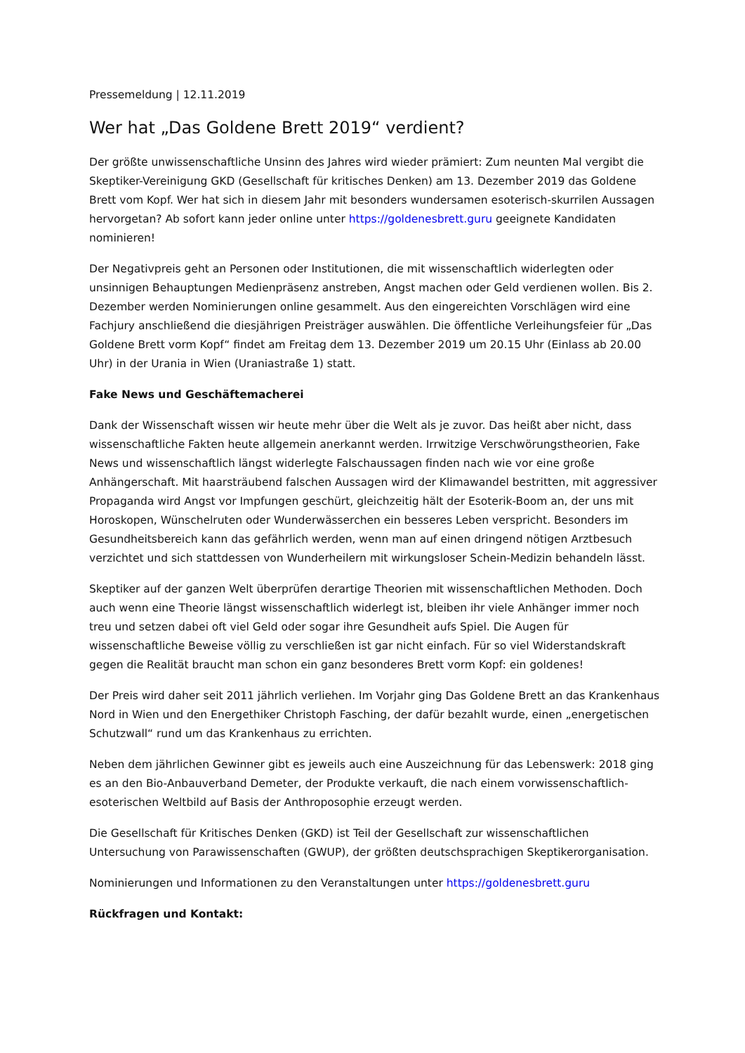Pressemeldung | 12.11.2019
Wer hat „Das Goldene Brett 2019“ verdient?
Der größte unwissenschaftliche Unsinn des Jahres wird wieder prämiert: Zum neunten Mal vergibt die Skeptiker-Vereinigung GKD (Gesellschaft für kritisches Denken) am 13. Dezember 2019 das Goldene Brett vom Kopf. Wer hat sich in diesem Jahr mit besonders wundersamen esoterisch-skurrilen Aussagen hervorgetan? Ab sofort kann jeder online unter https://goldenesbrett.guru geeignete Kandidaten nominieren!
Der Negativpreis geht an Personen oder Institutionen, die mit wissenschaftlich widerlegten oder unsinnigen Behauptungen Medienpräsenz anstreben, Angst machen oder Geld verdienen wollen. Bis 2. Dezember werden Nominierungen online gesammelt. Aus den eingereichten Vorschlägen wird eine Fachjury anschließend die diesjährigen Preisträger auswählen. Die öffentliche Verleihungsfeier für „Das Goldene Brett vorm Kopf“ findet am Freitag dem 13. Dezember 2019 um 20.15 Uhr (Einlass ab 20.00 Uhr) in der Urania in Wien (Uraniastraße 1) statt.
Fake News und Geschäftemacherei
Dank der Wissenschaft wissen wir heute mehr über die Welt als je zuvor. Das heißt aber nicht, dass wissenschaftliche Fakten heute allgemein anerkannt werden. Irrwitzige Verschwörungstheorien, Fake News und wissenschaftlich längst widerlegte Falschaussagen finden nach wie vor eine große Anhängerschaft. Mit haarsträubend falschen Aussagen wird der Klimawandel bestritten, mit aggressiver Propaganda wird Angst vor Impfungen geschürt, gleichzeitig hält der Esoterik-Boom an, der uns mit Horoskopen, Wünschelruten oder Wunderwässerchen ein besseres Leben verspricht. Besonders im Gesundheitsbereich kann das gefährlich werden, wenn man auf einen dringend nötigen Arztbesuch verzichtet und sich stattdessen von Wunderheilern mit wirkungsloser Schein-Medizin behandeln lässt.
Skeptiker auf der ganzen Welt überprüfen derartige Theorien mit wissenschaftlichen Methoden. Doch auch wenn eine Theorie längst wissenschaftlich widerlegt ist, bleiben ihr viele Anhänger immer noch treu und setzen dabei oft viel Geld oder sogar ihre Gesundheit aufs Spiel. Die Augen für wissenschaftliche Beweise völlig zu verschließen ist gar nicht einfach. Für so viel Widerstandskraft gegen die Realität braucht man schon ein ganz besonderes Brett vorm Kopf: ein goldenes!
Der Preis wird daher seit 2011 jährlich verliehen. Im Vorjahr ging Das Goldene Brett an das Krankenhaus Nord in Wien und den Energethiker Christoph Fasching, der dafür bezahlt wurde, einen „energetischen Schutzwall“ rund um das Krankenhaus zu errichten.
Neben dem jährlichen Gewinner gibt es jeweils auch eine Auszeichnung für das Lebenswerk: 2018 ging es an den Bio-Anbauverband Demeter, der Produkte verkauft, die nach einem vorwissenschaftlich-esoterischen Weltbild auf Basis der Anthroposophie erzeugt werden.
Die Gesellschaft für Kritisches Denken (GKD) ist Teil der Gesellschaft zur wissenschaftlichen Untersuchung von Parawissenschaften (GWUP), der größten deutschsprachigen Skeptikerorganisation.
Nominierungen und Informationen zu den Veranstaltungen unter https://goldenesbrett.guru
Rückfragen und Kontakt: